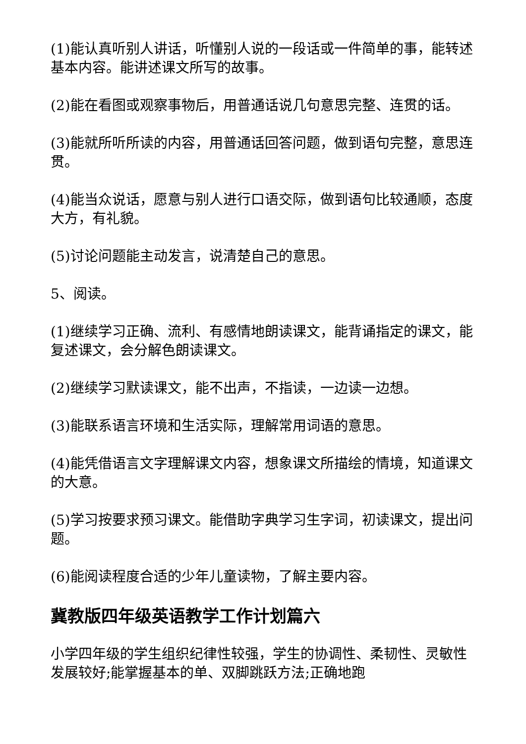(1)能认真听别人讲话，听懂别人说的一段话或一件简单的事，能转述基本内容。能讲述课文所写的故事。
(2)能在看图或观察事物后，用普通话说几句意思完整、连贯的话。
(3)能就所听所读的内容，用普通话回答问题，做到语句完整，意思连贯。
(4)能当众说话，愿意与别人进行口语交际，做到语句比较通顺，态度大方，有礼貌。
(5)讨论问题能主动发言，说清楚自己的意思。
5、阅读。
(1)继续学习正确、流利、有感情地朗读课文，能背诵指定的课文，能复述课文，会分解色朗读课文。
(2)继续学习默读课文，能不出声，不指读，一边读一边想。
(3)能联系语言环境和生活实际，理解常用词语的意思。
(4)能凭借语言文字理解课文内容，想象课文所描绘的情境，知道课文的大意。
(5)学习按要求预习课文。能借助字典学习生字词，初读课文，提出问题。
(6)能阅读程度合适的少年儿童读物，了解主要内容。
冀教版四年级英语教学工作计划篇六
小学四年级的学生组织纪律性较强，学生的协调性、柔韧性、灵敏性发展较好;能掌握基本的单、双脚跳跃方法;正确地跑